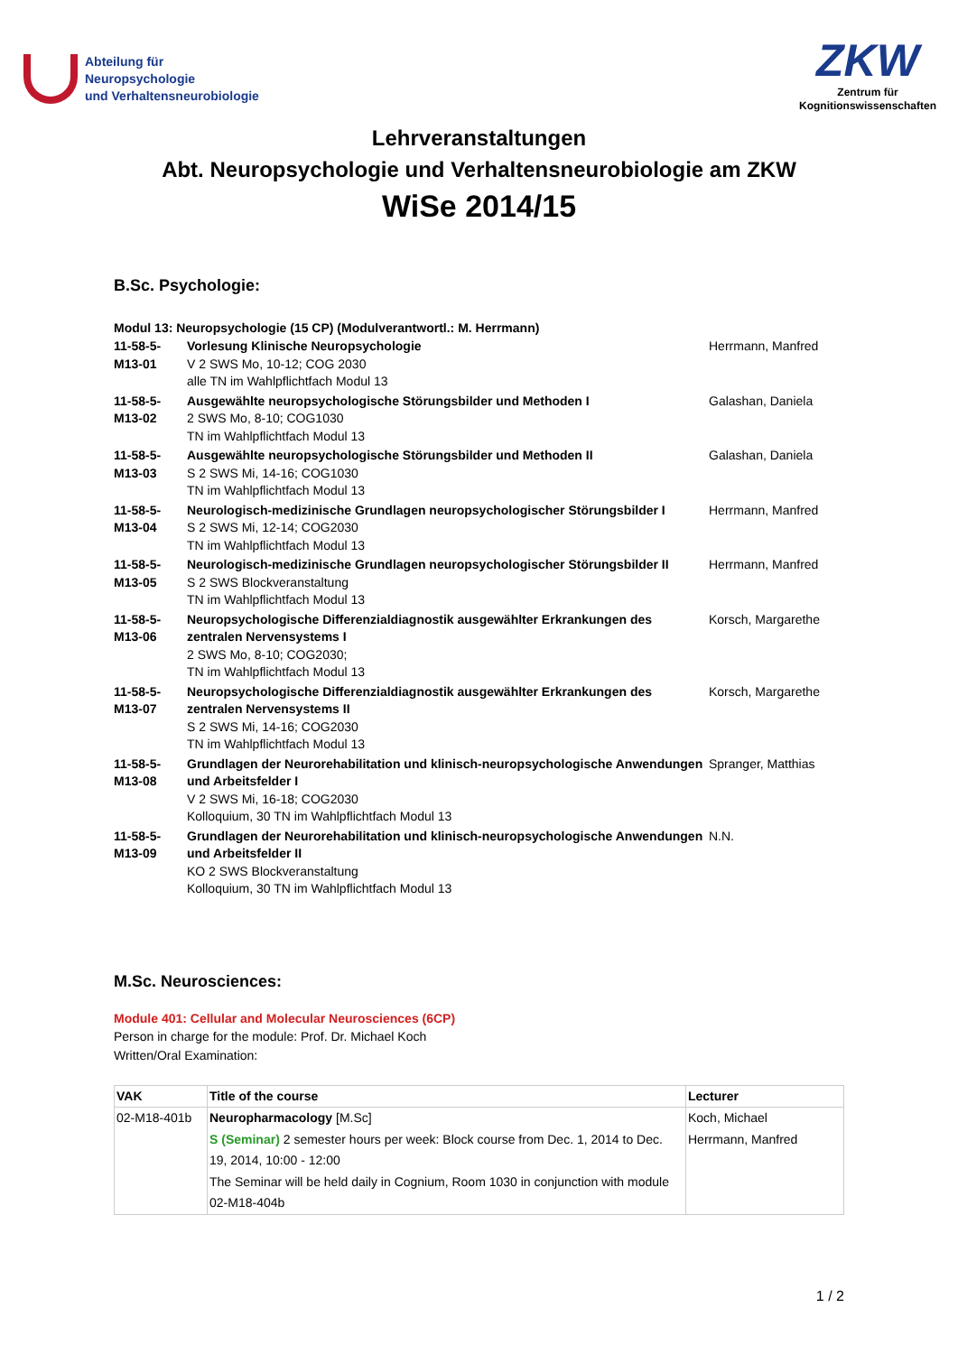Abteilung für
Neuropsychologie
und Verhaltensneurobiologie
ZKW
Zentrum für
Kognitionswissenschaften
Lehrveranstaltungen
Abt. Neuropsychologie und Verhaltensneurobiologie am ZKW
WiSe 2014/15
B.Sc. Psychologie:
Modul 13: Neuropsychologie (15 CP) (Modulverantwortl.: M. Herrmann)
| 11-58-5- M13-01 | Vorlesung Klinische Neuropsychologie V 2 SWS Mo, 10-12; COG 2030 alle TN im Wahlpflichtfach Modul 13 | Herrmann, Manfred |
| 11-58-5- M13-02 | Ausgewählte neuropsychologische Störungsbilder und Methoden I 2 SWS Mo, 8-10; COG1030 TN im Wahlpflichtfach Modul 13 | Galashan, Daniela |
| 11-58-5- M13-03 | Ausgewählte neuropsychologische Störungsbilder und Methoden II S 2 SWS Mi, 14-16; COG1030 TN im Wahlpflichtfach Modul 13 | Galashan, Daniela |
| 11-58-5- M13-04 | Neurologisch-medizinische Grundlagen neuropsychologischer Störungsbilder I S 2 SWS Mi, 12-14; COG2030 TN im Wahlpflichtfach Modul 13 | Herrmann, Manfred |
| 11-58-5- M13-05 | Neurologisch-medizinische Grundlagen neuropsychologischer Störungsbilder II S 2 SWS Blockveranstaltung TN im Wahlpflichtfach Modul 13 | Herrmann, Manfred |
| 11-58-5- M13-06 | Neuropsychologische Differenzialdiagnostik ausgewählter Erkrankungen des zentralen Nervensystems I 2 SWS Mo, 8-10; COG2030; TN im Wahlpflichtfach Modul 13 | Korsch, Margarethe |
| 11-58-5- M13-07 | Neuropsychologische Differenzialdiagnostik ausgewählter Erkrankungen des zentralen Nervensystems II S 2 SWS Mi, 14-16; COG2030 TN im Wahlpflichtfach Modul 13 | Korsch, Margarethe |
| 11-58-5- M13-08 | Grundlagen der Neurorehabilitation und klinisch-neuropsychologische Anwendungen und Arbeitsfelder I V 2 SWS Mi, 16-18; COG2030 Kolloquium, 30 TN im Wahlpflichtfach Modul 13 | Spranger, Matthias |
| 11-58-5- M13-09 | Grundlagen der Neurorehabilitation und klinisch-neuropsychologische Anwendungen und Arbeitsfelder II KO 2 SWS Blockveranstaltung Kolloquium, 30 TN im Wahlpflichtfach Modul 13 | N.N. |
M.Sc. Neurosciences:
Module 401: Cellular and Molecular Neurosciences (6CP)
Person in charge for the module: Prof. Dr. Michael Koch
Written/Oral Examination:
| VAK | Title of the course | Lecturer |
| --- | --- | --- |
| 02-M18-401b | Neuropharmacology [M.Sc] S (Seminar) 2 semester hours per week: Block course from Dec. 1, 2014 to Dec. 19, 2014, 10:00 - 12:00 The Seminar will be held daily in Cognium, Room 1030 in conjunction with module 02-M18-404b | Koch, Michael Herrmann, Manfred |
1 / 2